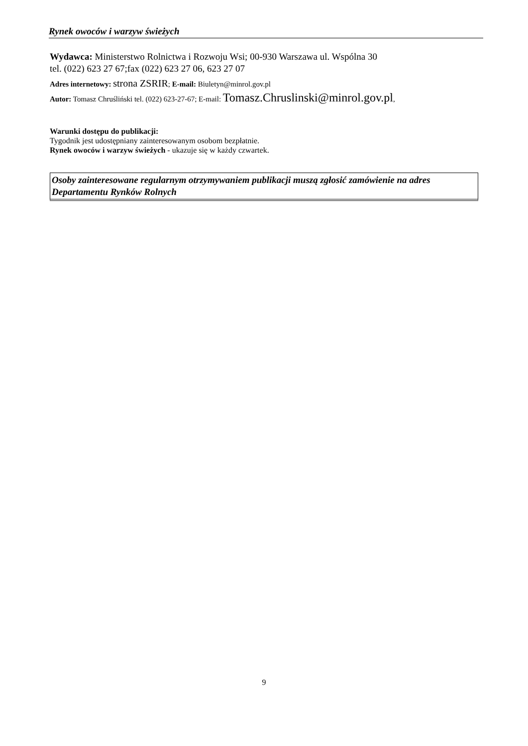Rynek owoców i warzyw świeżych
Wydawca: Ministerstwo Rolnictwa i Rozwoju Wsi; 00-930 Warszawa ul. Wspólna 30
tel. (022) 623 27 67;fax (022) 623 27 06, 623 27 07
Adres internetowy: strona ZSRIR; E-mail: Biuletyn@minrol.gov.pl
Autor: Tomasz Chruśliński tel. (022) 623-27-67; E-mail: Tomasz.Chruslinski@minrol.gov.pl,
Warunki dostępu do publikacji:
Tygodnik jest udostępniany zainteresowanym osobom bezpłatnie.
Rynek owoców i warzyw świeżych - ukazuje się w każdy czwartek.
Osoby zainteresowane regularnym otrzymywaniem publikacji muszą zgłosić zamówienie na adres Departamentu Rynków Rolnych
9